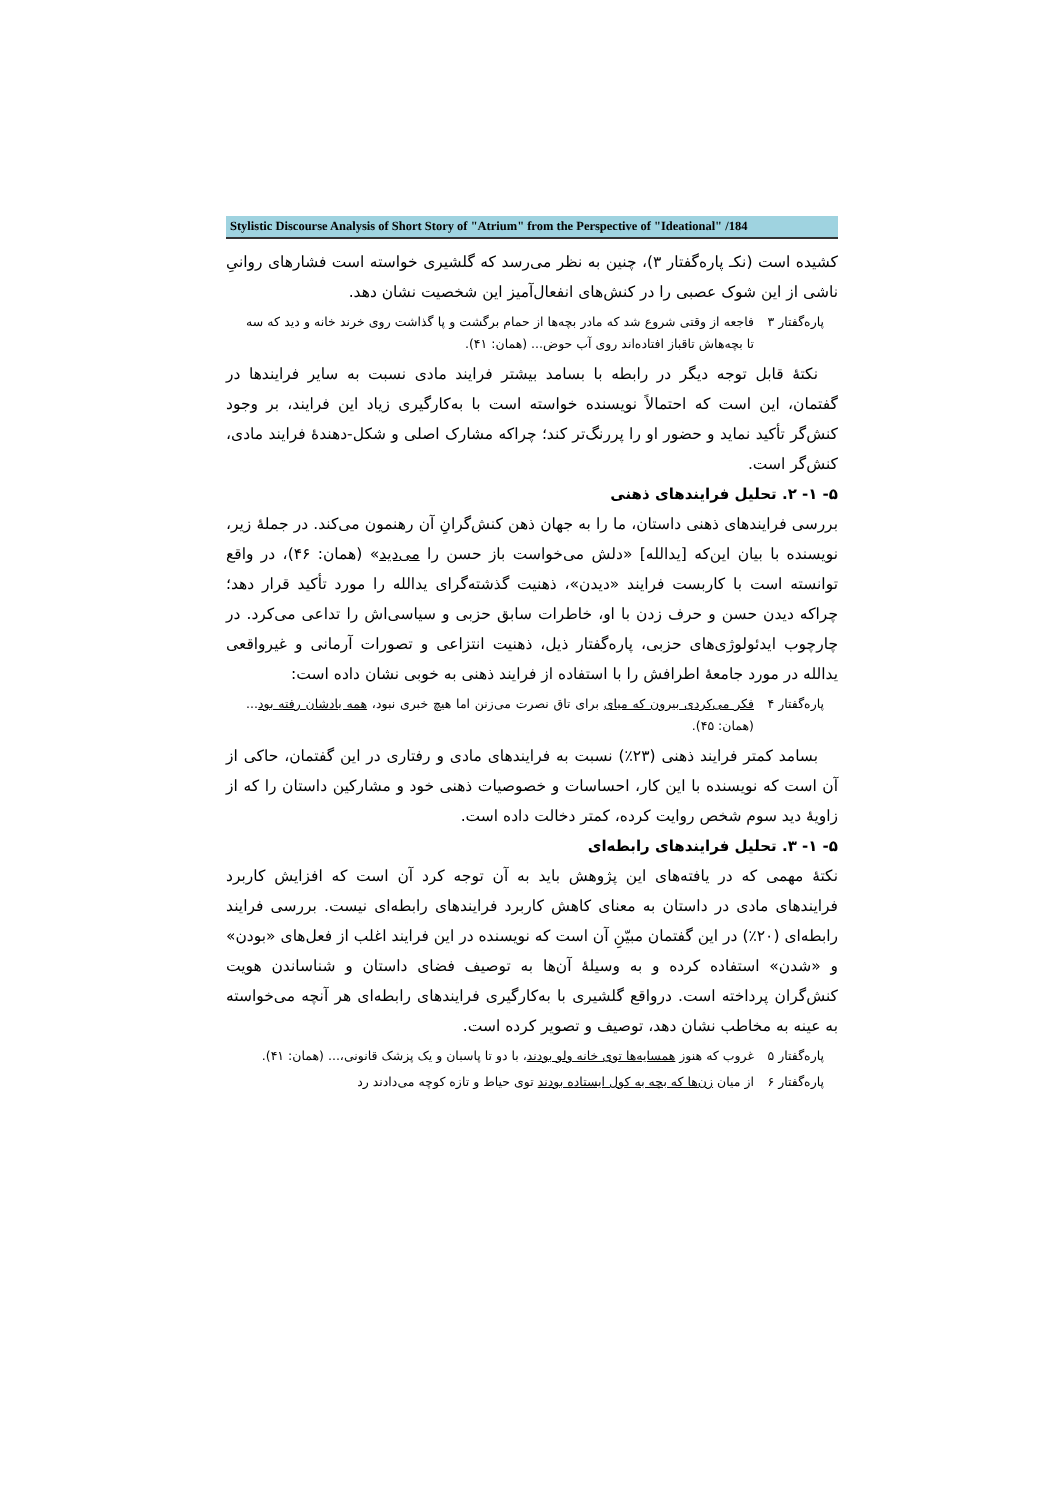Stylistic Discourse Analysis of Short Story of "Atrium" from the Perspective of "Ideational" /184
کشیده است (نکـ پاره‌گفتار ۳)، چنین به نظر می‌رسد که گلشیری خواسته است فشارهای روانیِ ناشی از این شوک عصبی را در کنش‌های انفعال‌آمیز این شخصیت نشان دهد.
پاره‌گفتار ۳ فاجعه از وقتی شروع شد که مادر بچه‌ها از حمام برگشت و پا گذاشت روی خرند خانه و دید که سه تا بچه‌هاش تاقباز افتاده‌اند روی آب حوض... (همان: ۴۱).
نکتهٔ قابل توجه دیگر در رابطه با بسامد بیشتر فرایند مادی نسبت به سایر فرایندها در گفتمان، این است که احتمالاً نویسنده خواسته است با به‌کارگیری زیاد این فرایند، بر وجود کنش‌گر تأکید نماید و حضور او را پررنگ‌تر کند؛ چراکه مشارک اصلی و شکل-دهندهٔ فرایند مادی، کنش‌گر است.
۵- ۱- ۲. تحلیل فرایندهای ذهنی
بررسی فرایندهای ذهنی داستان، ما را به جهان ذهن کنش‌گرانِ آن رهنمون می‌کند. در جملهٔ زیر، نویسنده با بیان این‌که [یدالله] «دلش می‌خواست باز حسن را می‌دید» (همان: ۴۶)، در واقع توانسته است با کاربست فرایند «دیدن»، ذهنیت گذشته‌گرای یدالله را مورد تأکید قرار دهد؛ چراکه دیدن حسن و حرف زدن با او، خاطرات سابق حزبی و سیاسی‌اش را تداعی می‌کرد. در چارچوب ایدئولوژی‌های حزبی، پاره‌گفتار ذیل، ذهنیت انتزاعی و تصورات آرمانی و غیرواقعی یدالله در مورد جامعهٔ اطرافش را با استفاده از فرایند ذهنی به خوبی نشان داده است:
پاره‌گفتار ۴ فکر می‌کردی بیرون که میای برای تاق نصرت می‌زنن اما هیچ خبری نبود، همه یادشان رفته بود... (همان: ۴۵).
بسامد کمتر فرایند ذهنی (۲۳٪) نسبت به فرایندهای مادی و رفتاری در این گفتمان، حاکی از آن است که نویسنده با این کار، احساسات و خصوصیات ذهنی خود و مشارکین داستان را که از زاویهٔ دید سوم شخص روایت کرده، کمتر دخالت داده است.
۵- ۱- ۳. تحلیل فرایندهای رابطه‌ای
نکتهٔ مهمی که در یافته‌های این پژوهش باید به آن توجه کرد آن است که افزایش کاربرد فرایندهای مادی در داستان به معنای کاهش کاربرد فرایندهای رابطه‌ای نیست. بررسی فرایند رابطه‌ای (۲۰٪) در این گفتمان مبیّنِ آن است که نویسنده در این فرایند اغلب از فعل‌های «بودن» و «شدن» استفاده کرده و به وسیلهٔ آن‌ها به توصیف فضای داستان و شناساندن هویت کنش‌گران پرداخته است. درواقع گلشیری با به‌کارگیری فرایندهای رابطه‌ای هر آنچه می‌خواسته به عینه به مخاطب نشان دهد، توصیف و تصویر کرده است.
پاره‌گفتار ۵ غروب که هنوز همسایه‌ها توی خانه ولو بودند، با دو تا پاسبان و یک پزشک قانونی،... (همان: ۴۱).
پاره‌گفتار ۶ از میان زن‌ها که بچه به کول ایستاده بودند توی حیاط و تازه کوچه می‌دادند رد